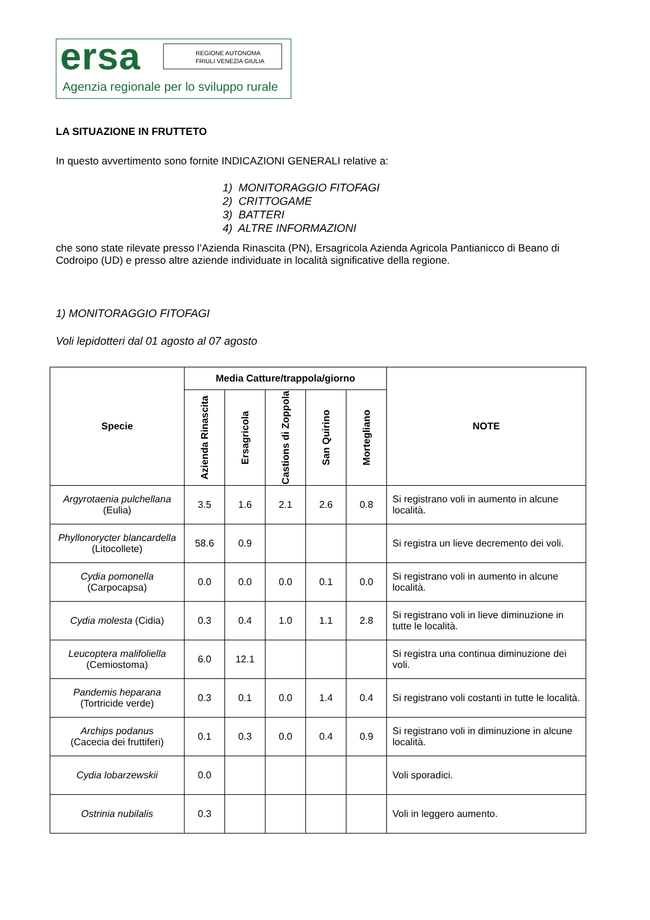ersa
REGIONE AUTONOMA
FRIULI VENEZIA GIULIA
Agenzia regionale per lo sviluppo rurale
LA SITUAZIONE IN FRUTTETO
In questo avvertimento sono fornite INDICAZIONI GENERALI relative a:
1) MONITORAGGIO FITOFAGI
2) CRITTOGAME
3) BATTERI
4) ALTRE INFORMAZIONI
che sono state rilevate presso l’Azienda Rinascita (PN), Ersagricola Azienda Agricola Pantianicco di Beano di Codroipo (UD) e presso altre aziende individuate in località significative della regione.
1) MONITORAGGIO FITOFAGI
Voli lepidotteri dal 01 agosto al 07 agosto
| Specie | Media Catture/trappola/giorno | | | | | NOTE |
| --- | --- | --- | --- | --- | --- | --- |
| | Azienda Rinascita | Ersagricola | Castions di Zoppola | San Quirino | Mortegliano | |
| Argyrotaenia pulchellana (Eulia) | 3.5 | 1.6 | 2.1 | 2.6 | 0.8 | Si registrano voli in aumento in alcune località. |
| Phyllonorycter blancardella (Litocollete) | 58.6 | 0.9 | | | | Si registra un lieve decremento dei voli. |
| Cydia pomonella (Carpocapsa) | 0.0 | 0.0 | 0.0 | 0.1 | 0.0 | Si registrano voli in aumento in alcune località. |
| Cydia molesta (Cidia) | 0.3 | 0.4 | 1.0 | 1.1 | 2.8 | Si registrano voli in lieve diminuzione in tutte le località. |
| Leucoptera malifoliella (Cemiostoma) | 6.0 | 12.1 | | | | Si registra una continua diminuzione dei voli. |
| Pandemis heparana (Tortricide verde) | 0.3 | 0.1 | 0.0 | 1.4 | 0.4 | Si registrano voli costanti in tutte le località. |
| Archips podanus (Cacecia dei fruttiferi) | 0.1 | 0.3 | 0.0 | 0.4 | 0.9 | Si registrano voli in diminuzione in alcune località. |
| Cydia lobarzewskii | 0.0 | | | | | Voli sporadici. |
| Ostrinia nubilalis | 0.3 | | | | | Voli in leggero aumento. |